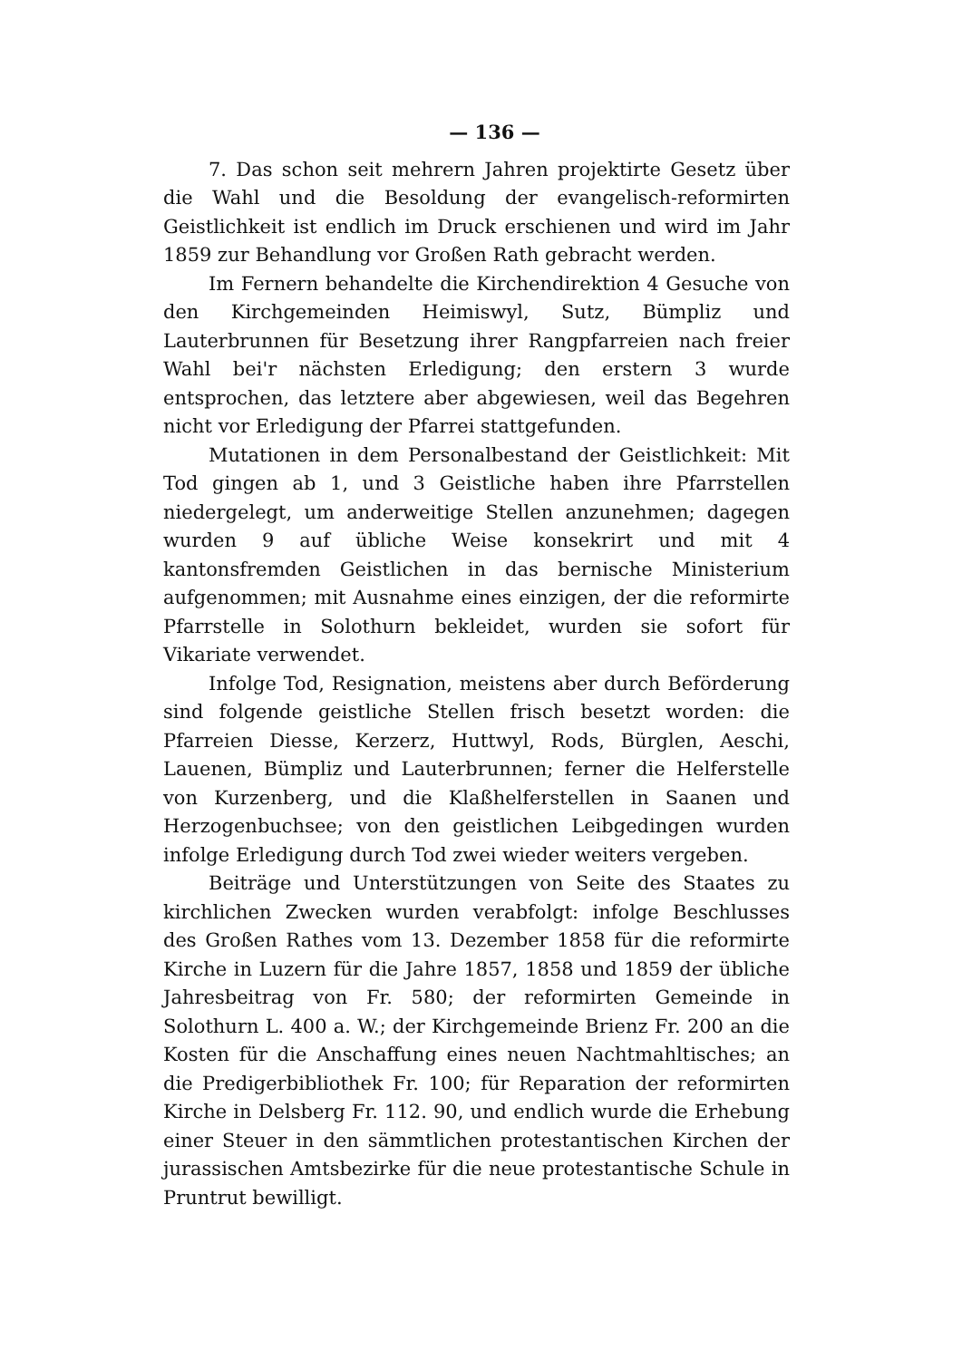— 136 —
7. Das schon seit mehrern Jahren projektirte Gesetz über die Wahl und die Besoldung der evangelisch-reformirten Geistlichkeit ist endlich im Druck erschienen und wird im Jahr 1859 zur Behandlung vor Großen Rath gebracht werden.
Im Fernern behandelte die Kirchendirektion 4 Gesuche von den Kirchgemeinden Heimiswyl, Sutz, Bümpliz und Lauterbrunnen für Besetzung ihrer Rangpfarreien nach freier Wahl bei'r nächsten Erledigung; den erstern 3 wurde entsprochen, das letztere aber abgewiesen, weil das Begehren nicht vor Erledigung der Pfarrei stattgefunden.
Mutationen in dem Personalbestand der Geistlichkeit: Mit Tod gingen ab 1, und 3 Geistliche haben ihre Pfarrstellen niedergelegt, um anderweitige Stellen anzunehmen; dagegen wurden 9 auf übliche Weise konsekrirt und mit 4 kantonsfremden Geistlichen in das bernische Ministerium aufgenommen; mit Ausnahme eines einzigen, der die reformirte Pfarrstelle in Solothurn bekleidet, wurden sie sofort für Vikariate verwendet.
Infolge Tod, Resignation, meistens aber durch Beförderung sind folgende geistliche Stellen frisch besetzt worden: die Pfarreien Diesse, Kerzerz, Huttwyl, Rods, Bürglen, Aeschi, Lauenen, Bümpliz und Lauterbrunnen; ferner die Helferstelle von Kurzenberg, und die Klaßhelferstellen in Saanen und Herzogenbuchsee; von den geistlichen Leibgedingen wurden infolge Erledigung durch Tod zwei wieder weiters vergeben.
Beiträge und Unterstützungen von Seite des Staates zu kirchlichen Zwecken wurden verabfolgt: infolge Beschlusses des Großen Rathes vom 13. Dezember 1858 für die reformirte Kirche in Luzern für die Jahre 1857, 1858 und 1859 der übliche Jahresbeitrag von Fr. 580; der reformirten Gemeinde in Solothurn L. 400 a. W.; der Kirchgemeinde Brienz Fr. 200 an die Kosten für die Anschaffung eines neuen Nachtmahltisches; an die Predigerbibliothek Fr. 100; für Reparation der reformirten Kirche in Delsberg Fr. 112. 90, und endlich wurde die Erhebung einer Steuer in den sämmtlichen protestantischen Kirchen der jurassischen Amtsbezirke für die neue protestantische Schule in Pruntrut bewilligt.